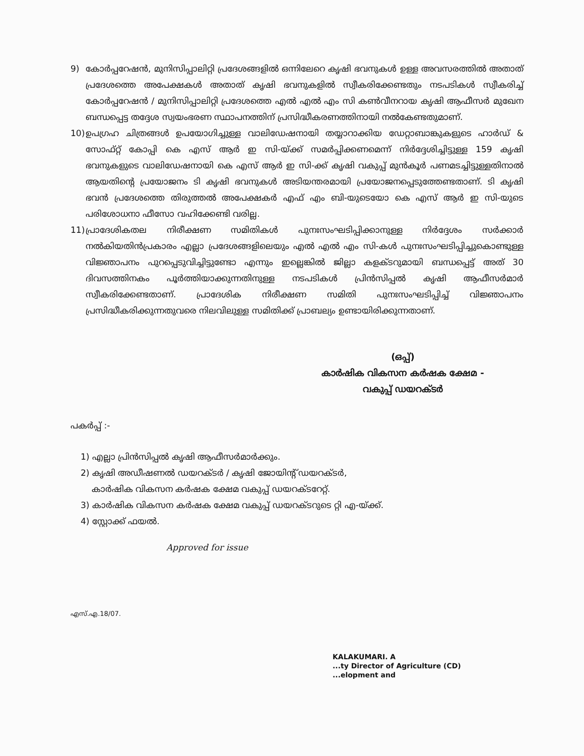9) കോർപ്പറേഷൻ, മുനിസിപ്പാലിറ്റി പ്രദേശങ്ങളിൽ ഒന്നിലേറെ കൃഷി ഭവനുകൾ ഉള്ള അവസരത്തിൽ അതാത് പ്രദേശത്തെ അപേക്ഷകൾ അതാത് കൃഷി ഭവനുകളിൽ സ്വീകരിക്കേണ്ടതും നടപടികൾ സ്വീകരിച്ച് കോർപ്പറേഷൻ / മുനിസിപ്പാലിറ്റി പ്രദേശത്തെ എൽ എൽ എം സി കൺവീനറായ കൃഷി ആഫീസർ മുഖേന ബന്ധപ്പെട്ട തദ്ദേശ സ്വയംഭരണ സ്ഥാപനത്തിന് പ്രസിദ്ധീകരണത്തിനായി നൽകേണ്ടതുമാണ്.
10) ഉപഗ്രഹ ചിത്രങ്ങൾ ഉപയോഗിച്ചുള്ള വാലിഡേഷനായി തയ്യാറാക്കിയ ഡേറ്റാബാങ്കുകളുടെ ഹാർഡ് & സോഫ്റ്റ് കോപ്പി കെ എസ് ആർ ഇ സി-യ്ക്ക് സമർപ്പിക്കണമെന്ന് നിർദ്ദേശിച്ചിട്ടുള്ള 159 കൃഷി ഭവനുകളുടെ വാലിഡേഷനായി കെ എസ് ആർ ഇ സി-ക്ക് കൃഷി വകുപ്പ് മുൻകൂർ പണമടച്ചിട്ടുള്ളതിനാൽ ആയതിന്റെ പ്രയോജനം ടി കൃഷി ഭവനുകൾ അടിയന്തരമായി പ്രയോജനപ്പെടുത്തേണ്ടതാണ്. ടി കൃഷി ഭവൻ പ്രദേശത്തെ തിരുത്തൽ അപേക്ഷകർ എഫ് എം ബി-യുടെയോ കെ എസ് ആർ ഇ സി-യുടെ പരിശോധനാ ഫീസോ വഹിക്കേണ്ടി വരില്ല.
11) പ്രാദേശികതല നിരീക്ഷണ സമിതികൾ പുനഃസംഘടിപ്പിക്കാനുള്ള നിർദ്ദേശം സർക്കാർ നൽകിയതിൻപ്രകാരം എല്ലാ പ്രദേശങ്ങളിലെയും എൽ എൽ എം സി-കൾ പുനഃസംഘടിപ്പിച്ചുകൊണ്ടുള്ള വിജ്ഞാപനം പുറപ്പെടുവിച്ചിട്ടുണ്ടോ എന്നും ഇല്ലെങ്കിൽ ജില്ലാ കളക്ടറുമായി ബന്ധപ്പെട്ട് അത് 30 ദിവസത്തിനകം പൂർത്തിയാക്കുന്നതിനുള്ള നടപടികൾ പ്രിൻസിപ്പൽ കൃഷി ആഫീസർമാർ സ്വീകരിക്കേണ്ടതാണ്. പ്രാദേശിക നിരീക്ഷണ സമിതി പുനഃസംഘടിപ്പിച്ച് വിജ്ഞാപനം പ്രസിദ്ധീകരിക്കുന്നതുവരെ നിലവിലുള്ള സമിതിക്ക് പ്രാബല്യം ഉണ്ടായിരിക്കുന്നതാണ്.
(ഒപ്പ്)
കാർഷിക വികസന കർഷക ക്ഷേമ -
വകുപ്പ് ഡയറക്ടർ
പകർപ്പ് :-
1) എല്ലാ പ്രിൻസിപ്പൽ കൃഷി ആഫീസർമാർക്കും.
2) കൃഷി അഡീഷണൽ ഡയറക്ടർ / കൃഷി ജോയിന്റ് ഡയറക്ടർ,
കാർഷിക വികസന കർഷക ക്ഷേമ വകുപ്പ് ഡയറക്ടറേറ്റ്.
3) കാർഷിക വികസന കർഷക ക്ഷേമ വകുപ്പ് ഡയറക്ടറുടെ റ്റി എ-യ്ക്ക്.
4) സ്റ്റോക്ക് ഫയൽ.
Approved for issue
എസ്.എ.18/07.
KALAKUMARI. A
...ty Director of Agriculture (CD)
...elopment and